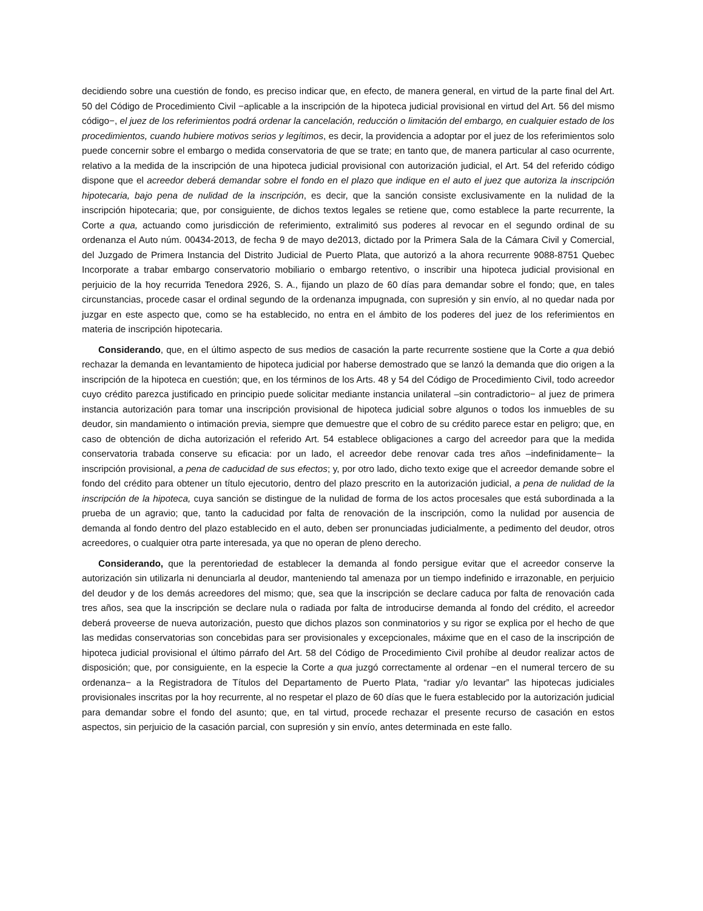decidiendo sobre una cuestión de fondo, es preciso indicar que, en efecto, de manera general, en virtud de la parte final del Art. 50 del Código de Procedimiento Civil −aplicable a la inscripción de la hipoteca judicial provisional en virtud del Art. 56 del mismo código−, el juez de los referimientos podrá ordenar la cancelación, reducción o limitación del embargo, en cualquier estado de los procedimientos, cuando hubiere motivos serios y legítimos, es decir, la providencia a adoptar por el juez de los referimientos solo puede concernir sobre el embargo o medida conservatoria de que se trate; en tanto que, de manera particular al caso ocurrente, relativo a la medida de la inscripción de una hipoteca judicial provisional con autorización judicial, el Art. 54 del referido código dispone que el acreedor deberá demandar sobre el fondo en el plazo que indique en el auto el juez que autoriza la inscripción hipotecaria, bajo pena de nulidad de la inscripción, es decir, que la sanción consiste exclusivamente en la nulidad de la inscripción hipotecaria; que, por consiguiente, de dichos textos legales se retiene que, como establece la parte recurrente, la Corte a qua, actuando como jurisdicción de referimiento, extralimitó sus poderes al revocar en el segundo ordinal de su ordenanza el Auto núm. 00434-2013, de fecha 9 de mayo de2013, dictado por la Primera Sala de la Cámara Civil y Comercial, del Juzgado de Primera Instancia del Distrito Judicial de Puerto Plata, que autorizó a la ahora recurrente 9088-8751 Quebec Incorporate a trabar embargo conservatorio mobiliario o embargo retentivo, o inscribir una hipoteca judicial provisional en perjuicio de la hoy recurrida Tenedora 2926, S. A., fijando un plazo de 60 días para demandar sobre el fondo; que, en tales circunstancias, procede casar el ordinal segundo de la ordenanza impugnada, con supresión y sin envío, al no quedar nada por juzgar en este aspecto que, como se ha establecido, no entra en el ámbito de los poderes del juez de los referimientos en materia de inscripción hipotecaria.
Considerando, que, en el último aspecto de sus medios de casación la parte recurrente sostiene que la Corte a qua debió rechazar la demanda en levantamiento de hipoteca judicial por haberse demostrado que se lanzó la demanda que dio origen a la inscripción de la hipoteca en cuestión; que, en los términos de los Arts. 48 y 54 del Código de Procedimiento Civil, todo acreedor cuyo crédito parezca justificado en principio puede solicitar mediante instancia unilateral –sin contradictorio− al juez de primera instancia autorización para tomar una inscripción provisional de hipoteca judicial sobre algunos o todos los inmuebles de su deudor, sin mandamiento o intimación previa, siempre que demuestre que el cobro de su crédito parece estar en peligro; que, en caso de obtención de dicha autorización el referido Art. 54 establece obligaciones a cargo del acreedor para que la medida conservatoria trabada conserve su eficacia: por un lado, el acreedor debe renovar cada tres años –indefinidamente− la inscripción provisional, a pena de caducidad de sus efectos; y, por otro lado, dicho texto exige que el acreedor demande sobre el fondo del crédito para obtener un título ejecutorio, dentro del plazo prescrito en la autorización judicial, a pena de nulidad de la inscripción de la hipoteca, cuya sanción se distingue de la nulidad de forma de los actos procesales que está subordinada a la prueba de un agravio; que, tanto la caducidad por falta de renovación de la inscripción, como la nulidad por ausencia de demanda al fondo dentro del plazo establecido en el auto, deben ser pronunciadas judicialmente, a pedimento del deudor, otros acreedores, o cualquier otra parte interesada, ya que no operan de pleno derecho.
Considerando, que la perentoriedad de establecer la demanda al fondo persigue evitar que el acreedor conserve la autorización sin utilizarla ni denunciarla al deudor, manteniendo tal amenaza por un tiempo indefinido e irrazonable, en perjuicio del deudor y de los demás acreedores del mismo; que, sea que la inscripción se declare caduca por falta de renovación cada tres años, sea que la inscripción se declare nula o radiada por falta de introducirse demanda al fondo del crédito, el acreedor deberá proveerse de nueva autorización, puesto que dichos plazos son conminatorios y su rigor se explica por el hecho de que las medidas conservatorias son concebidas para ser provisionales y excepcionales, máxime que en el caso de la inscripción de hipoteca judicial provisional el último párrafo del Art. 58 del Código de Procedimiento Civil prohíbe al deudor realizar actos de disposición; que, por consiguiente, en la especie la Corte a qua juzgó correctamente al ordenar −en el numeral tercero de su ordenanza− a la Registradora de Títulos del Departamento de Puerto Plata, “radiar y/o levantar” las hipotecas judiciales provisionales inscritas por la hoy recurrente, al no respetar el plazo de 60 días que le fuera establecido por la autorización judicial para demandar sobre el fondo del asunto; que, en tal virtud, procede rechazar el presente recurso de casación en estos aspectos, sin perjuicio de la casación parcial, con supresión y sin envío, antes determinada en este fallo.